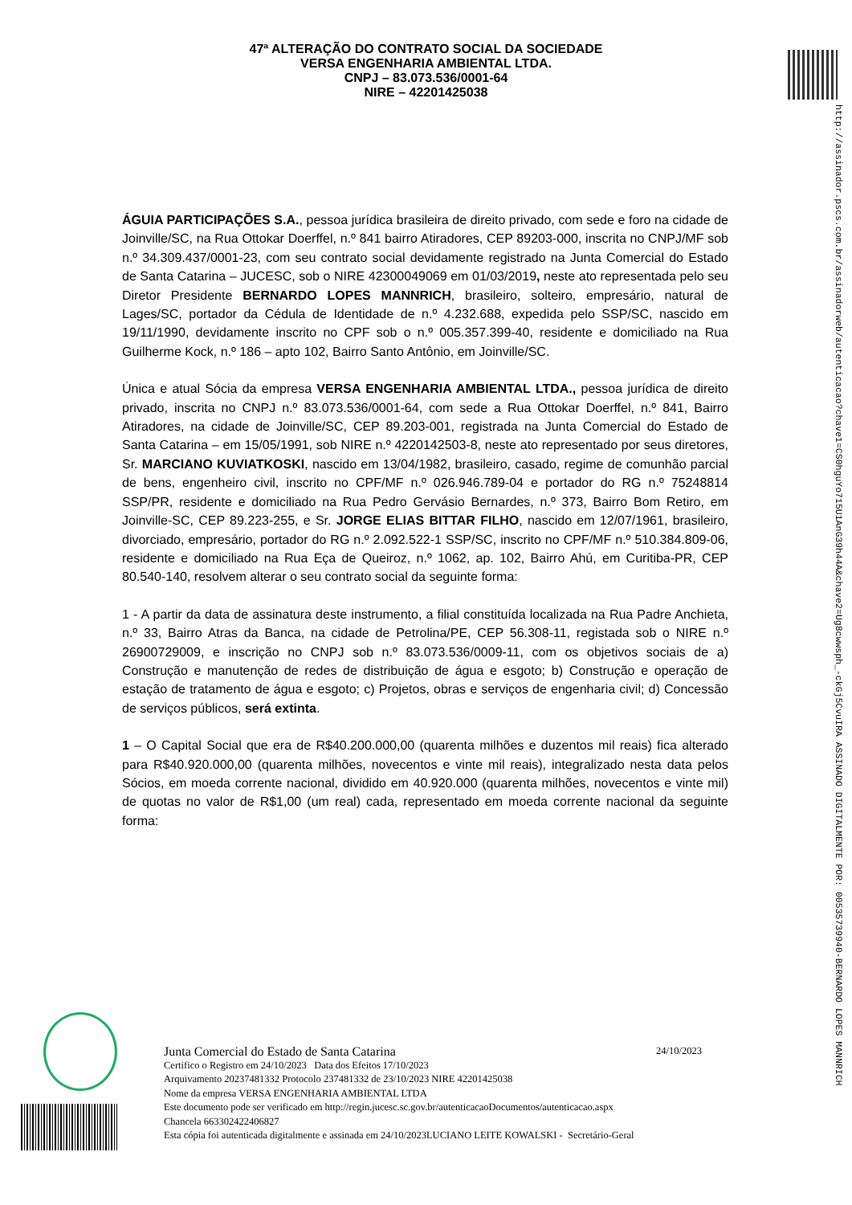http://assinador.pscs.com.br/assinadorweb/autenticacao?chave1=CS0hguYo715U1AnG39h44A&chave2=Ug8cwwsph_-ckGj5CvuIRA ASSINADO DIGITALMENTE POR: 00535739940-BERNARDO LOPES MANNRICH
47ª ALTERAÇÃO DO CONTRATO SOCIAL DA SOCIEDADE
VERSA ENGENHARIA AMBIENTAL LTDA.
CNPJ – 83.073.536/0001-64
NIRE – 42201425038
ÁGUIA PARTICIPAÇÕES S.A., pessoa jurídica brasileira de direito privado, com sede e foro na cidade de Joinville/SC, na Rua Ottokar Doerffel, n.º 841 bairro Atiradores, CEP 89203-000, inscrita no CNPJ/MF sob n.º 34.309.437/0001-23, com seu contrato social devidamente registrado na Junta Comercial do Estado de Santa Catarina – JUCESC, sob o NIRE 42300049069 em 01/03/2019, neste ato representada pelo seu Diretor Presidente BERNARDO LOPES MANNRICH, brasileiro, solteiro, empresário, natural de Lages/SC, portador da Cédula de Identidade de n.º 4.232.688, expedida pelo SSP/SC, nascido em 19/11/1990, devidamente inscrito no CPF sob o n.º 005.357.399-40, residente e domiciliado na Rua Guilherme Kock, n.º 186 – apto 102, Bairro Santo Antônio, em Joinville/SC.
Única e atual Sócia da empresa VERSA ENGENHARIA AMBIENTAL LTDA., pessoa jurídica de direito privado, inscrita no CNPJ n.º 83.073.536/0001-64, com sede a Rua Ottokar Doerffel, n.º 841, Bairro Atiradores, na cidade de Joinville/SC, CEP 89.203-001, registrada na Junta Comercial do Estado de Santa Catarina – em 15/05/1991, sob NIRE n.º 4220142503-8, neste ato representado por seus diretores, Sr. MARCIANO KUVIATKOSKI, nascido em 13/04/1982, brasileiro, casado, regime de comunhão parcial de bens, engenheiro civil, inscrito no CPF/MF n.º 026.946.789-04 e portador do RG n.º 75248814 SSP/PR, residente e domiciliado na Rua Pedro Gervásio Bernardes, n.º 373, Bairro Bom Retiro, em Joinville-SC, CEP 89.223-255, e Sr. JORGE ELIAS BITTAR FILHO, nascido em 12/07/1961, brasileiro, divorciado, empresário, portador do RG n.º 2.092.522-1 SSP/SC, inscrito no CPF/MF n.º 510.384.809-06, residente e domiciliado na Rua Eça de Queiroz, n.º 1062, ap. 102, Bairro Ahú, em Curitiba-PR, CEP 80.540-140, resolvem alterar o seu contrato social da seguinte forma:
1 - A partir da data de assinatura deste instrumento, a filial constituída localizada na Rua Padre Anchieta, n.º 33, Bairro Atras da Banca, na cidade de Petrolina/PE, CEP 56.308-11, registada sob o NIRE n.º 26900729009, e inscrição no CNPJ sob n.º 83.073.536/0009-11, com os objetivos sociais de a) Construção e manutenção de redes de distribuição de água e esgoto; b) Construção e operação de estação de tratamento de água e esgoto; c) Projetos, obras e serviços de engenharia civil; d) Concessão de serviços públicos, será extinta.
1 – O Capital Social que era de R$40.200.000,00 (quarenta milhões e duzentos mil reais) fica alterado para R$40.920.000,00 (quarenta milhões, novecentos e vinte mil reais), integralizado nesta data pelos Sócios, em moeda corrente nacional, dividido em 40.920.000 (quarenta milhões, novecentos e vinte mil) de quotas no valor de R$1,00 (um real) cada, representado em moeda corrente nacional da seguinte forma:
Junta Comercial do Estado de Santa Catarina 24/10/2023
Certifico o Registro em 24/10/2023 Data dos Efeitos 17/10/2023
Arquivamento 20237481332 Protocolo 237481332 de 23/10/2023 NIRE 42201425038
Nome da empresa VERSA ENGENHARIA AMBIENTAL LTDA
Este documento pode ser verificado em http://regin.jucesc.sc.gov.br/autenticacaoDocumentos/autenticacao.aspx
Chancela 663302422406827
Esta cópia foi autenticada digitalmente e assinada em 24/10/2023LUCIANO LEITE KOWALSKI - Secretário-Geral